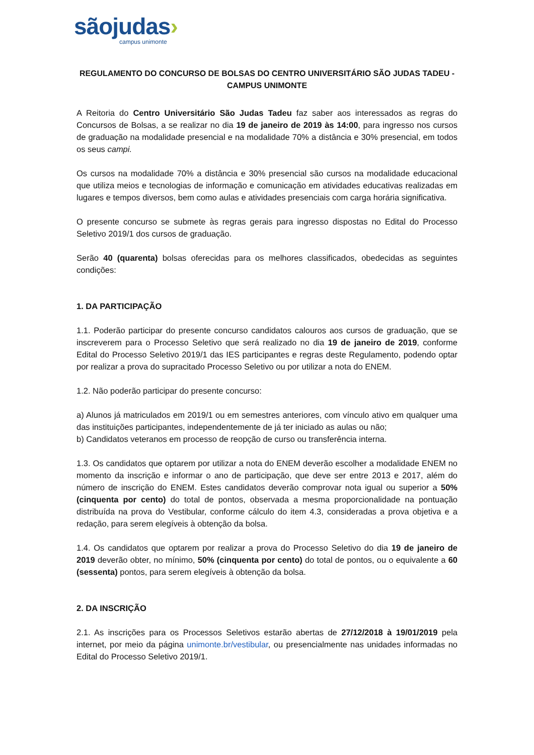sãojudas›
campus unimonte
REGULAMENTO DO CONCURSO DE BOLSAS DO CENTRO UNIVERSITÁRIO SÃO JUDAS TADEU - CAMPUS UNIMONTE
A Reitoria do Centro Universitário São Judas Tadeu faz saber aos interessados as regras do Concursos de Bolsas, a se realizar no dia 19 de janeiro de 2019 às 14:00, para ingresso nos cursos de graduação na modalidade presencial e na modalidade 70% a distância e 30% presencial, em todos os seus campi.
Os cursos na modalidade 70% a distância e 30% presencial são cursos na modalidade educacional que utiliza meios e tecnologias de informação e comunicação em atividades educativas realizadas em lugares e tempos diversos, bem como aulas e atividades presenciais com carga horária significativa.
O presente concurso se submete às regras gerais para ingresso dispostas no Edital do Processo Seletivo 2019/1 dos cursos de graduação.
Serão 40 (quarenta) bolsas oferecidas para os melhores classificados, obedecidas as seguintes condições:
1. DA PARTICIPAÇÃO
1.1. Poderão participar do presente concurso candidatos calouros aos cursos de graduação, que se inscreverem para o Processo Seletivo que será realizado no dia 19 de janeiro de 2019, conforme Edital do Processo Seletivo 2019/1 das IES participantes e regras deste Regulamento, podendo optar por realizar a prova do supracitado Processo Seletivo ou por utilizar a nota do ENEM.
1.2. Não poderão participar do presente concurso:
a) Alunos já matriculados em 2019/1 ou em semestres anteriores, com vínculo ativo em qualquer uma das instituições participantes, independentemente de já ter iniciado as aulas ou não;
b) Candidatos veteranos em processo de reopção de curso ou transferência interna.
1.3. Os candidatos que optarem por utilizar a nota do ENEM deverão escolher a modalidade ENEM no momento da inscrição e informar o ano de participação, que deve ser entre 2013 e 2017, além do número de inscrição do ENEM. Estes candidatos deverão comprovar nota igual ou superior a 50% (cinquenta por cento) do total de pontos, observada a mesma proporcionalidade na pontuação distribuída na prova do Vestibular, conforme cálculo do item 4.3, consideradas a prova objetiva e a redação, para serem elegíveis à obtenção da bolsa.
1.4. Os candidatos que optarem por realizar a prova do Processo Seletivo do dia 19 de janeiro de 2019 deverão obter, no mínimo, 50% (cinquenta por cento) do total de pontos, ou o equivalente a 60 (sessenta) pontos, para serem elegíveis à obtenção da bolsa.
2. DA INSCRIÇÃO
2.1. As inscrições para os Processos Seletivos estarão abertas de 27/12/2018 à 19/01/2019 pela internet, por meio da página unimonte.br/vestibular, ou presencialmente nas unidades informadas no Edital do Processo Seletivo 2019/1.